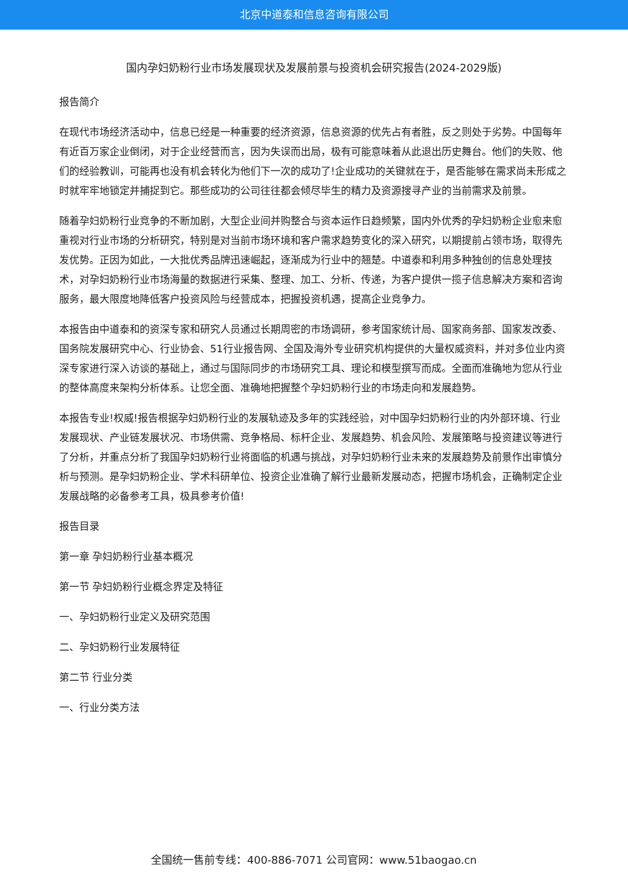北京中道泰和信息咨询有限公司
国内孕妇奶粉行业市场发展现状及发展前景与投资机会研究报告(2024-2029版)
报告简介
在现代市场经济活动中，信息已经是一种重要的经济资源，信息资源的优先占有者胜，反之则处于劣势。中国每年有近百万家企业倒闭，对于企业经营而言，因为失误而出局，极有可能意味着从此退出历史舞台。他们的失败、他们的经验教训，可能再也没有机会转化为他们下一次的成功了!企业成功的关键就在于，是否能够在需求尚未形成之时就牢牢地锁定并捕捉到它。那些成功的公司往往都会倾尽毕生的精力及资源搜寻产业的当前需求及前景。
随着孕妇奶粉行业竞争的不断加剧，大型企业间并购整合与资本运作日趋频繁，国内外优秀的孕妇奶粉企业愈来愈重视对行业市场的分析研究，特别是对当前市场环境和客户需求趋势变化的深入研究，以期提前占领市场，取得先发优势。正因为如此，一大批优秀品牌迅速崛起，逐渐成为行业中的翘楚。中道泰和利用多种独创的信息处理技术，对孕妇奶粉行业市场海量的数据进行采集、整理、加工、分析、传递，为客户提供一揽子信息解决方案和咨询服务，最大限度地降低客户投资风险与经营成本，把握投资机遇，提高企业竞争力。
本报告由中道泰和的资深专家和研究人员通过长期周密的市场调研，参考国家统计局、国家商务部、国家发改委、国务院发展研究中心、行业协会、51行业报告网、全国及海外专业研究机构提供的大量权威资料，并对多位业内资深专家进行深入访谈的基础上，通过与国际同步的市场研究工具、理论和模型撰写而成。全面而准确地为您从行业的整体高度来架构分析体系。让您全面、准确地把握整个孕妇奶粉行业的市场走向和发展趋势。
本报告专业!权威!报告根据孕妇奶粉行业的发展轨迹及多年的实践经验，对中国孕妇奶粉行业的内外部环境、行业发展现状、产业链发展状况、市场供需、竞争格局、标杆企业、发展趋势、机会风险、发展策略与投资建议等进行了分析，并重点分析了我国孕妇奶粉行业将面临的机遇与挑战，对孕妇奶粉行业未来的发展趋势及前景作出审慎分析与预测。是孕妇奶粉企业、学术科研单位、投资企业准确了解行业最新发展动态，把握市场机会，正确制定企业发展战略的必备参考工具，极具参考价值!
报告目录
第一章 孕妇奶粉行业基本概况
第一节 孕妇奶粉行业概念界定及特征
一、孕妇奶粉行业定义及研究范围
二、孕妇奶粉行业发展特征
第二节 行业分类
一、行业分类方法
全国统一售前专线：400-886-7071 公司官网：www.51baogao.cn